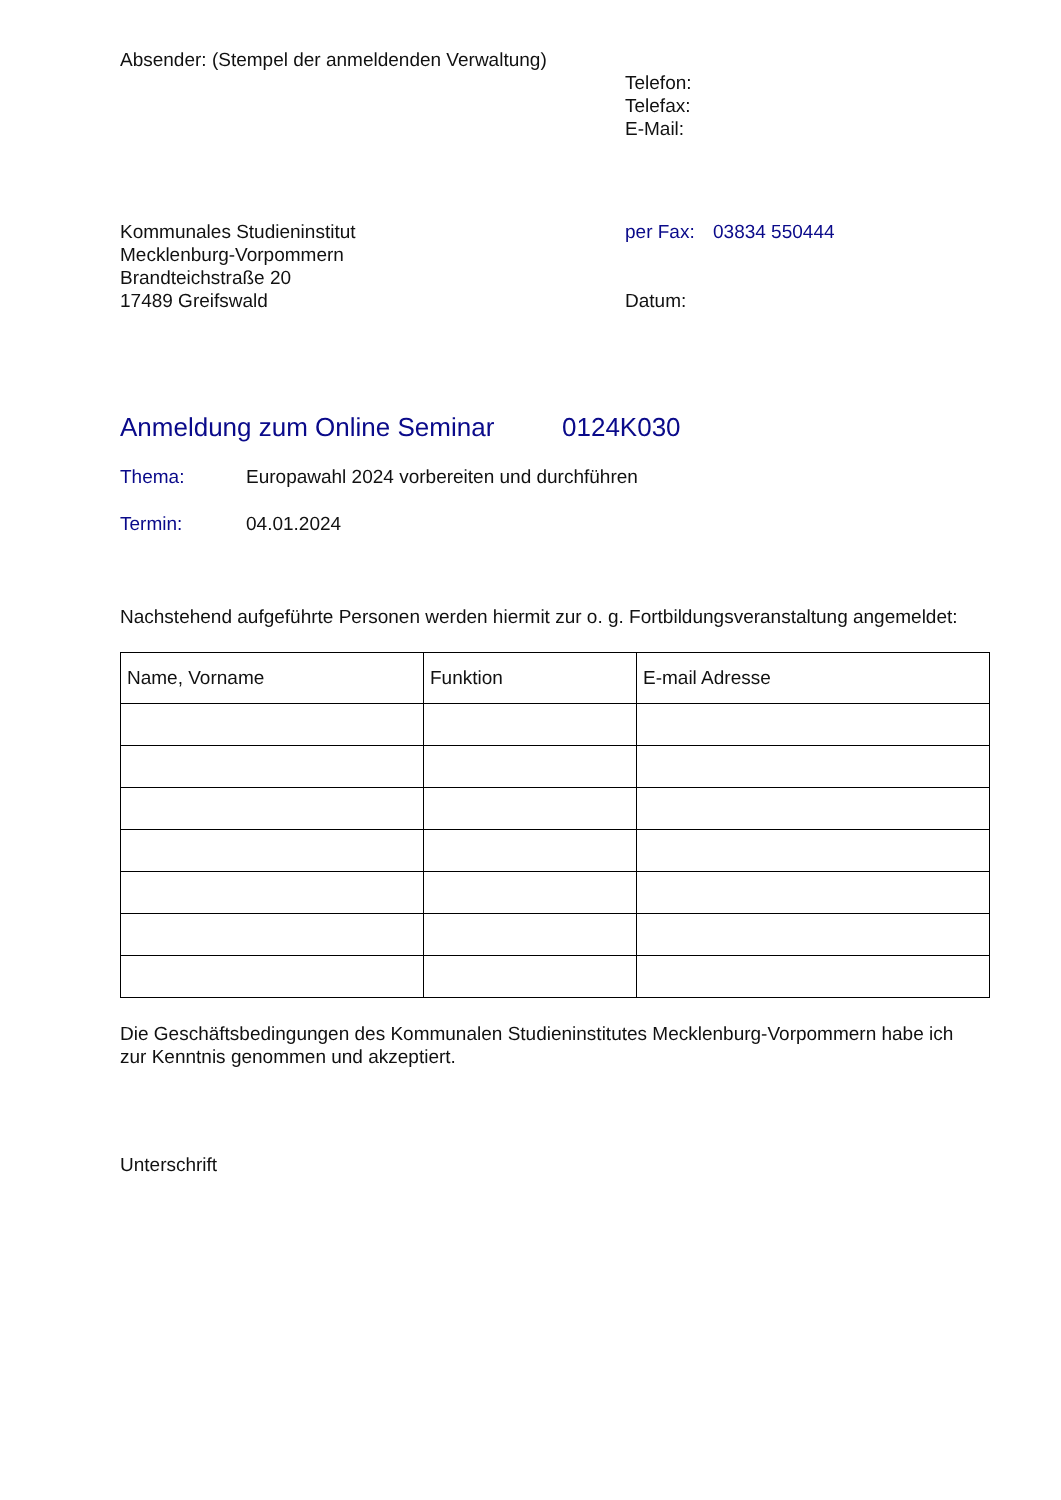Absender: (Stempel der anmeldenden Verwaltung)
Telefon:
Telefax:
E-Mail:
Kommunales Studieninstitut
Mecklenburg-Vorpommern
Brandteichstraße 20
17489 Greifswald
per Fax: 03834 550444
Datum:
Anmeldung zum Online Seminar 0124K030
Thema: Europawahl 2024 vorbereiten und durchführen
Termin: 04.01.2024
Nachstehend aufgeführte Personen werden hiermit zur o. g. Fortbildungsveranstaltung angemeldet:
| Name, Vorname | Funktion | E-mail Adresse |
| --- | --- | --- |
Die Geschäftsbedingungen des Kommunalen Studieninstitutes Mecklenburg-Vorpommern habe ich
zur Kenntnis genommen und akzeptiert.
Unterschrift